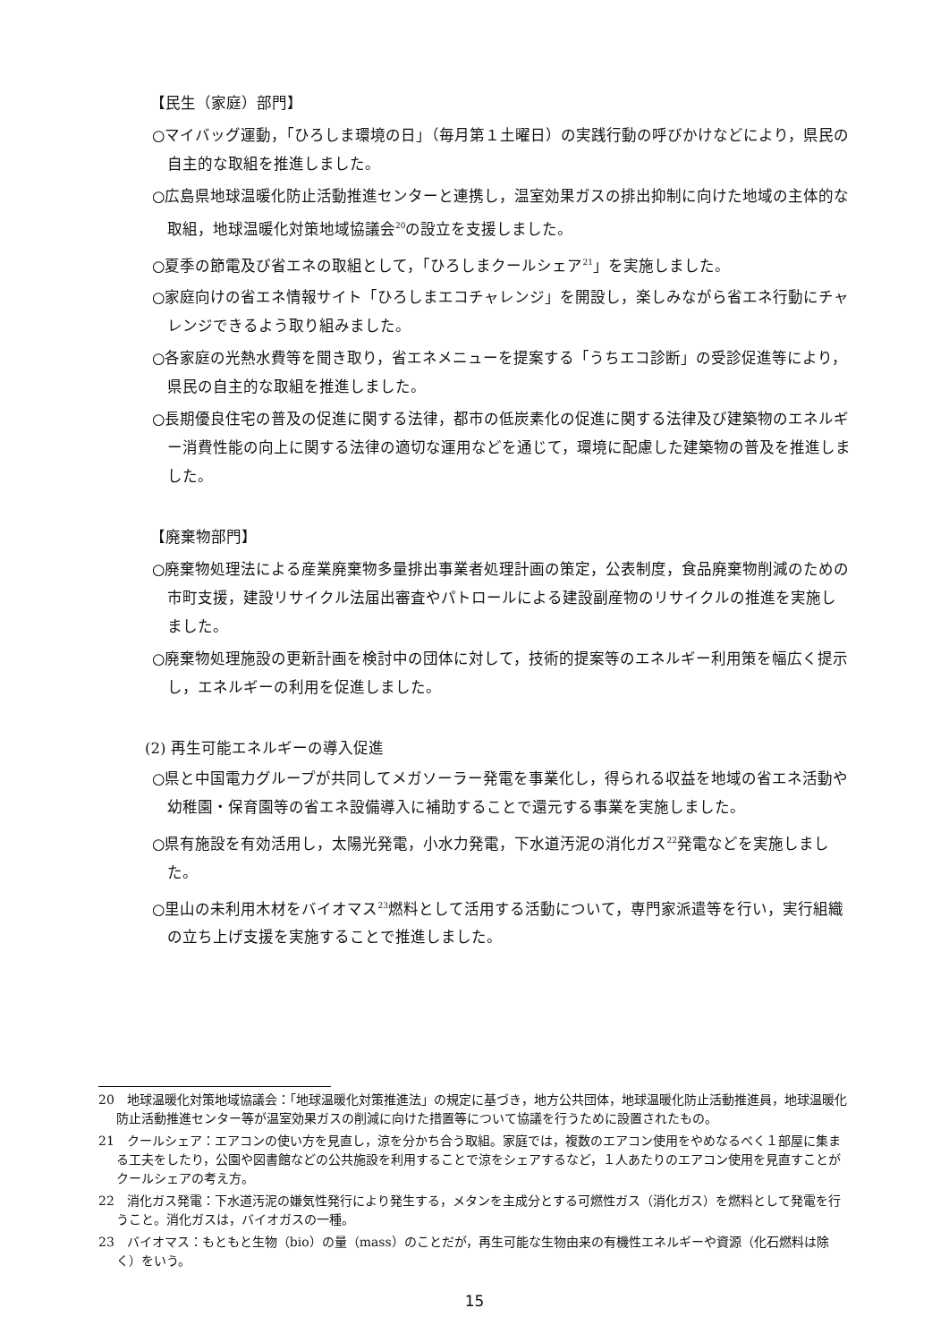【民生（家庭）部門】
○マイバッグ運動，「ひろしま環境の日」（毎月第１土曜日）の実践行動の呼びかけなどにより，県民の自主的な取組を推進しました。
○広島県地球温暖化防止活動推進センターと連携し，温室効果ガスの排出抑制に向けた地域の主体的な取組，地球温暖化対策地域協議会<sup>20</sup>の設立を支援しました。
○夏季の節電及び省エネの取組として，「ひろしまクールシェア<sup>21</sup>」を実施しました。
○家庭向けの省エネ情報サイト「ひろしまエコチャレンジ」を開設し，楽しみながら省エネ行動にチャレンジできるよう取り組みました。
○各家庭の光熱水費等を聞き取り，省エネメニューを提案する「うちエコ診断」の受診促進等により，県民の自主的な取組を推進しました。
○長期優良住宅の普及の促進に関する法律，都市の低炭素化の促進に関する法律及び建築物のエネルギー消費性能の向上に関する法律の適切な運用などを通じて，環境に配慮した建築物の普及を推進しました。
【廃棄物部門】
○廃棄物処理法による産業廃棄物多量排出事業者処理計画の策定，公表制度，食品廃棄物削減のための市町支援，建設リサイクル法届出審査やパトロールによる建設副産物のリサイクルの推進を実施しました。
○廃棄物処理施設の更新計画を検討中の団体に対して，技術的提案等のエネルギー利用策を幅広く提示し，エネルギーの利用を促進しました。
(2) 再生可能エネルギーの導入促進
○県と中国電力グループが共同してメガソーラー発電を事業化し，得られる収益を地域の省エネ活動や幼稚園・保育園等の省エネ設備導入に補助することで還元する事業を実施しました。
○県有施設を有効活用し，太陽光発電，小水力発電，下水道汚泥の消化ガス<sup>22</sup>発電などを実施しました。
○里山の未利用木材をバイオマス<sup>23</sup>燃料として活用する活動について，専門家派遣等を行い，実行組織の立ち上げ支援を実施することで推進しました。
20　地球温暖化対策地域協議会：「地球温暖化対策推進法」の規定に基づき，地方公共団体，地球温暖化防止活動推進員，地球温暖化防止活動推進センター等が温室効果ガスの削減に向けた措置等について協議を行うために設置されたもの。
21　クールシェア：エアコンの使い方を見直し，涼を分かち合う取組。家庭では，複数のエアコン使用をやめなるべく１部屋に集まる工夫をしたり，公園や図書館などの公共施設を利用することで涼をシェアするなど，１人あたりのエアコン使用を見直すことがクールシェアの考え方。
22　消化ガス発電：下水道汚泥の嫌気性発行により発生する，メタンを主成分とする可燃性ガス（消化ガス）を燃料として発電を行うこと。消化ガスは，バイオガスの一種。
23　バイオマス：もともと生物（bio）の量（mass）のことだが，再生可能な生物由来の有機性エネルギーや資源（化石燃料は除く）をいう。
15